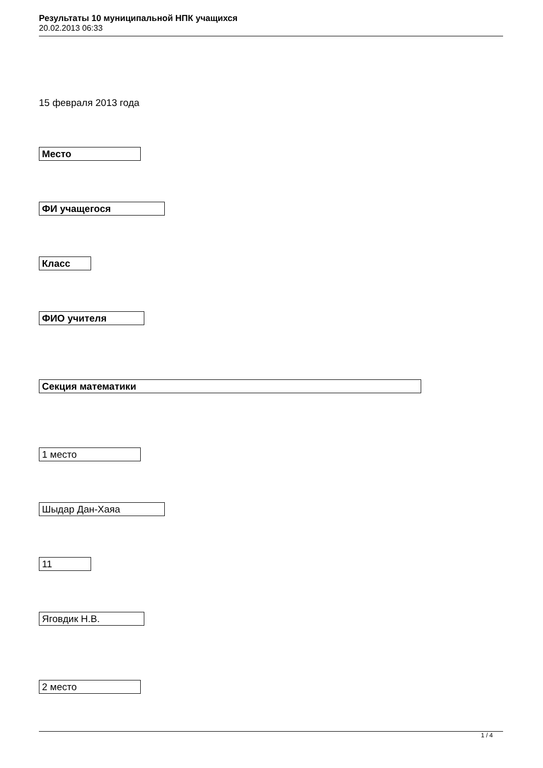Результаты 10 муниципальной НПК учащихся
20.02.2013 06:33
15 февраля 2013 года
Место
ФИ учащегося
Класс
ФИО учителя
Секция математики
1 место
Шыдар Дан-Хаяа
11
Яговдик Н.В.
2 место
1 / 4